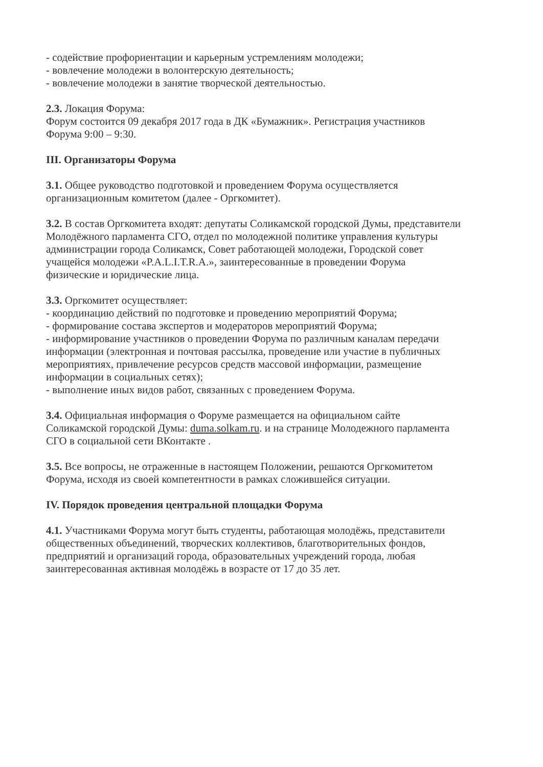- содействие профориентации и карьерным устремлениям молодежи;
- вовлечение молодежи в волонтерскую деятельность;
- вовлечение молодежи в занятие творческой деятельностью.
2.3. Локация Форума:
Форум состоится 09 декабря 2017 года в ДК «Бумажник». Регистрация участников Форума 9:00 – 9:30.
III. Организаторы Форума
3.1. Общее руководство подготовкой и проведением Форума осуществляется организационным комитетом (далее - Оргкомитет).
3.2. В состав Оргкомитета входят: депутаты Соликамской городской Думы, представители Молодёжного парламента СГО, отдел по молодежной политике управления культуры администрации города Соликамск, Совет работающей молодежи, Городской совет учащейся молодежи «P.A.L.I.T.R.A.», заинтересованные в проведении Форума физические и юридические лица.
3.3. Оргкомитет осуществляет:
- координацию действий по подготовке и проведению мероприятий Форума;
- формирование состава экспертов и модераторов мероприятий Форума;
- информирование участников о проведении Форума по различным каналам передачи информации (электронная и почтовая рассылка, проведение или участие в публичных мероприятиях, привлечение ресурсов средств массовой информации, размещение информации в социальных сетях);
- выполнение иных видов работ, связанных с проведением Форума.
3.4. Официальная информация о Форуме размещается на официальном сайте Соликамской городской Думы: duma.solkam.ru. и на странице Молодежного парламента СГО в социальной сети ВКонтакте .
3.5. Все вопросы, не отраженные в настоящем Положении, решаются Оргкомитетом Форума, исходя из своей компетентности в рамках сложившейся ситуации.
IV. Порядок проведения центральной площадки Форума
4.1. Участниками Форума могут быть студенты, работающая молодёжь, представители общественных объединений, творческих коллективов, благотворительных фондов, предприятий и организаций города, образовательных учреждений города, любая заинтересованная активная молодёжь в возрасте от 17 до 35 лет.